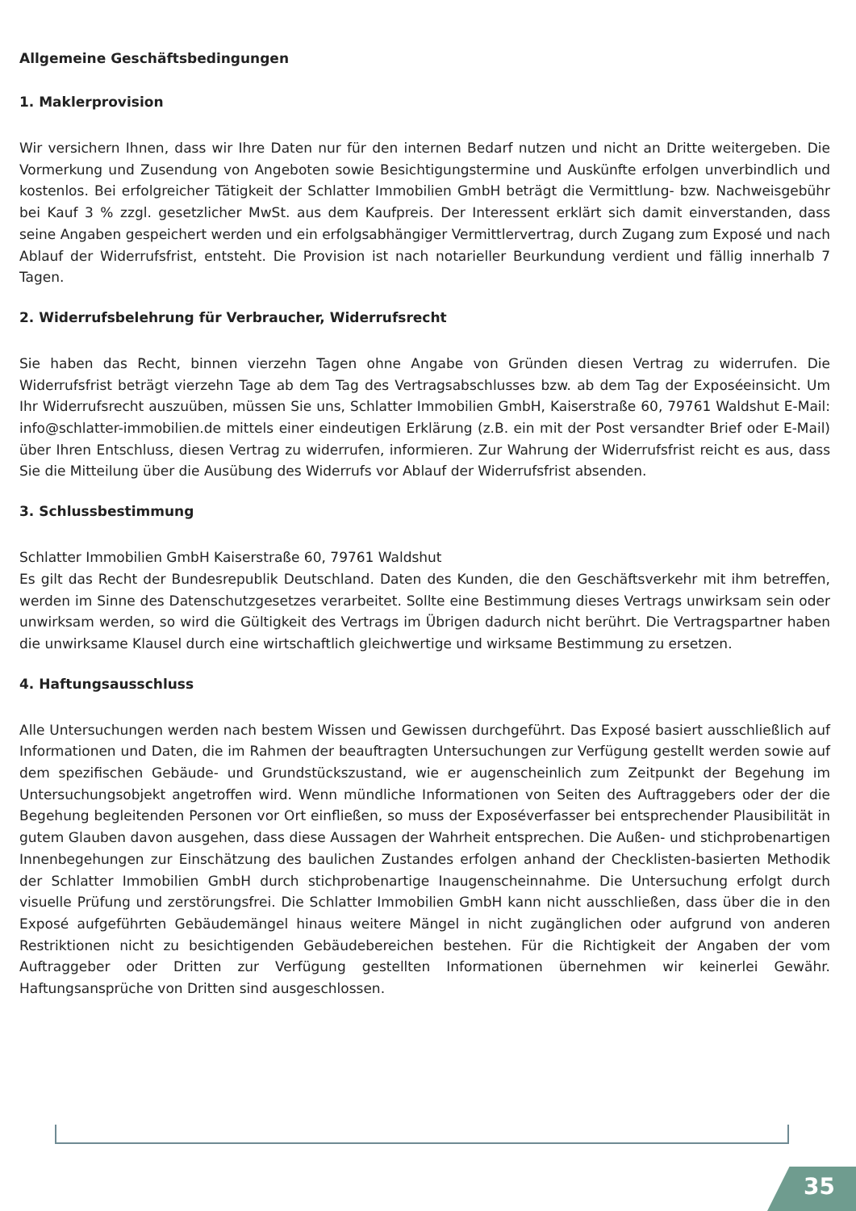Allgemeine Geschäftsbedingungen
1. Maklerprovision
Wir versichern Ihnen, dass wir Ihre Daten nur für den internen Bedarf nutzen und nicht an Dritte weitergeben. Die Vormerkung und Zusendung von Angeboten sowie Besichtigungstermine und Auskünfte erfolgen unverbindlich und kostenlos. Bei erfolgreicher Tätigkeit der Schlatter Immobilien GmbH beträgt die Vermittlung- bzw. Nachweisgebühr bei Kauf 3 % zzgl. gesetzlicher MwSt. aus dem Kaufpreis. Der Interessent erklärt sich damit einverstanden, dass seine Angaben gespeichert werden und ein erfolgsabhängiger Vermittlervertrag, durch Zugang zum Exposé und nach Ablauf der Widerrufsfrist, entsteht. Die Provision ist nach notarieller Beurkundung verdient und fällig innerhalb 7 Tagen.
2. Widerrufsbelehrung für Verbraucher, Widerrufsrecht
Sie haben das Recht, binnen vierzehn Tagen ohne Angabe von Gründen diesen Vertrag zu widerrufen. Die Widerrufsfrist beträgt vierzehn Tage ab dem Tag des Vertragsabschlusses bzw. ab dem Tag der Exposéeinsicht. Um Ihr Widerrufsrecht auszuüben, müssen Sie uns, Schlatter Immobilien GmbH, Kaiserstraße 60, 79761 Waldshut E-Mail: info@schlatter-immobilien.de mittels einer eindeutigen Erklärung (z.B. ein mit der Post versandter Brief oder E-Mail) über Ihren Entschluss, diesen Vertrag zu widerrufen, informieren. Zur Wahrung der Widerrufsfrist reicht es aus, dass Sie die Mitteilung über die Ausübung des Widerrufs vor Ablauf der Widerrufsfrist absenden.
3. Schlussbestimmung
Schlatter Immobilien GmbH Kaiserstraße 60, 79761 Waldshut
Es gilt das Recht der Bundesrepublik Deutschland. Daten des Kunden, die den Geschäftsverkehr mit ihm betreffen, werden im Sinne des Datenschutzgesetzes verarbeitet. Sollte eine Bestimmung dieses Vertrags unwirksam sein oder unwirksam werden, so wird die Gültigkeit des Vertrags im Übrigen dadurch nicht berührt. Die Vertragspartner haben die unwirksame Klausel durch eine wirtschaftlich gleichwertige und wirksame Bestimmung zu ersetzen.
4. Haftungsausschluss
Alle Untersuchungen werden nach bestem Wissen und Gewissen durchgeführt. Das Exposé basiert ausschließlich auf Informationen und Daten, die im Rahmen der beauftragten Untersuchungen zur Verfügung gestellt werden sowie auf dem spezifischen Gebäude- und Grundstückszustand, wie er augenscheinlich zum Zeitpunkt der Begehung im Untersuchungsobjekt angetroffen wird. Wenn mündliche Informationen von Seiten des Auftraggebers oder der die Begehung begleitenden Personen vor Ort einfließen, so muss der Exposéverfasser bei entsprechender Plausibilität in gutem Glauben davon ausgehen, dass diese Aussagen der Wahrheit entsprechen. Die Außen- und stichprobenartigen Innenbegehungen zur Einschätzung des baulichen Zustandes erfolgen anhand der Checklisten-basierten Methodik der Schlatter Immobilien GmbH durch stichprobenartige Inaugenscheinnahme. Die Untersuchung erfolgt durch visuelle Prüfung und zerstörungsfrei. Die Schlatter Immobilien GmbH kann nicht ausschließen, dass über die in den Exposé aufgeführten Gebäudemängel hinaus weitere Mängel in nicht zugänglichen oder aufgrund von anderen Restriktionen nicht zu besichtigenden Gebäudebereichen bestehen. Für die Richtigkeit der Angaben der vom Auftraggeber oder Dritten zur Verfügung gestellten Informationen übernehmen wir keinerlei Gewähr. Haftungsansprüche von Dritten sind ausgeschlossen.
35